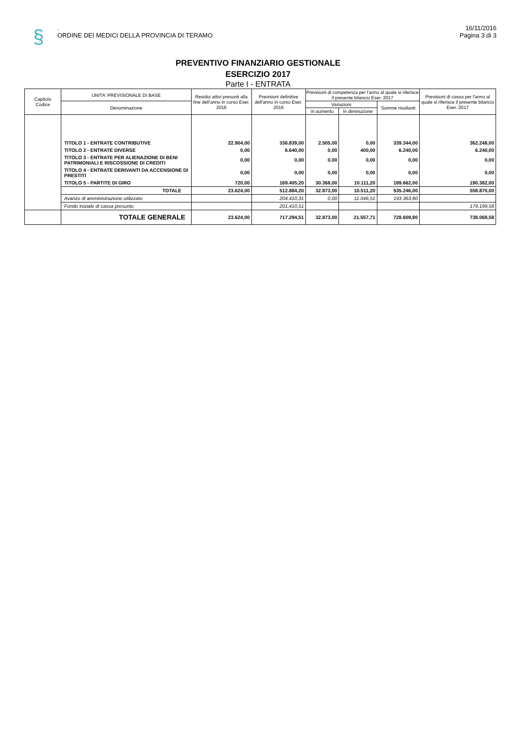§
.
ORDINE DEI MEDICI DELLA PROVINCIA DI TERAMO
16/11/2016
Pagina 3 di 3
PREVENTIVO FINANZIARIO GESTIONALE
ESERCIZIO 2017
Parte I - ENTRATA
| Capitolo Codice | UNITA' PREVISIONALE DI BASE | Residui attivi presunti alla fine dell'anno in corso Eser. 2016 | Previsioni definitive dell'anno in corso Eser. 2016 | Previsioni di competenza per l'anno al quale si riferisce il presente bilancio Eser. 2017 | | | Previsioni di cassa per l'anno al quale si riferisce il presente bilancio Eser. 2017 |
| --- | --- | --- | --- | --- | --- | --- | --- |
| | Denominazione | | | Variazioni | | Somme risultanti | |
| | | | | in aumento | in diminuzione | | |
| | TITOLO 1 - ENTRATE CONTRIBUTIVE | 22.904,00 | 336.839,00 | 2.505,00 | 0,00 | 339.344,00 | 362.248,00 |
| | TITOLO 2 - ENTRATE DIVERSE | 0,00 | 6.640,00 | 0,00 | 400,00 | 6.240,00 | 6.240,00 |
| | TITOLO 3 - ENTRATE PER ALIENAZIONE DI BENI PATRIMONIALI E RISCOSSIONE DI CREDITI | 0,00 | 0,00 | 0,00 | 0,00 | 0,00 | 0,00 |
| | TITOLO 4 - ENTRATE DERIVANTI DA ACCENSIONE DI PRESTITI | 0,00 | 0,00 | 0,00 | 0,00 | 0,00 | 0,00 |
| | TITOLO 5 - PARTITE DI GIRO | 720,00 | 169.405,20 | 30.368,00 | 10.111,20 | 189.662,00 | 190.382,00 |
| | TOTALE | 23.624,00 | 512.884,20 | 32.873,00 | 10.511,20 | 535.246,00 | 558.870,00 |
| | Avanzo di amministrazione utilizzato | | 204.410,31 | 0,00 | 11.046,51 | 193.363,80 | |
| | Fondo iniziale di cassa presunto | | 201.410,51 | | | | 179.199,58 |
| | TOTALE GENERALE | 23.624,00 | 717.294,51 | 32.873,00 | 21.557,71 | 728.609,80 | 738.069,58 |